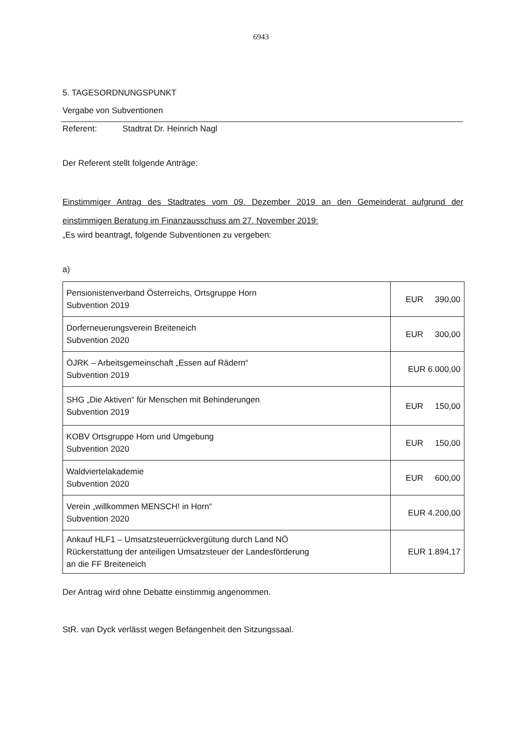6943
5. TAGESORDNUNGSPUNKT
Vergabe von Subventionen
Referent: Stadtrat Dr. Heinrich Nagl
Der Referent stellt folgende Anträge:
Einstimmiger Antrag des Stadtrates vom 09. Dezember 2019 an den Gemeinderat aufgrund der einstimmigen Beratung im Finanzausschuss am 27. November 2019:
„Es wird beantragt, folgende Subventionen zu vergeben:
a)
| Pensionistenverband Österreichs, Ortsgruppe Horn Subvention 2019 | EUR 390,00 |
| Dorferneuerungsverein Breiteneich Subvention 2020 | EUR 300,00 |
| ÖJRK – Arbeitsgemeinschaft „Essen auf Rädern“ Subvention 2019 | EUR 6.000,00 |
| SHG „Die Aktiven“ für Menschen mit Behinderungen Subvention 2019 | EUR 150,00 |
| KOBV Ortsgruppe Horn und Umgebung Subvention 2020 | EUR 150,00 |
| Waldviertelakademie Subvention 2020 | EUR 600,00 |
| Verein „willkommen MENSCH! in Horn“ Subvention 2020 | EUR 4.200,00 |
| Ankauf HLF1 – Umsatzsteuerrückvergütung durch Land NÖ Rückerstattung der anteiligen Umsatzsteuer der Landesförderung an die FF Breiteneich | EUR 1.894,17 |
Der Antrag wird ohne Debatte einstimmig angenommen.
StR. van Dyck verlässt wegen Befangenheit den Sitzungssaal.